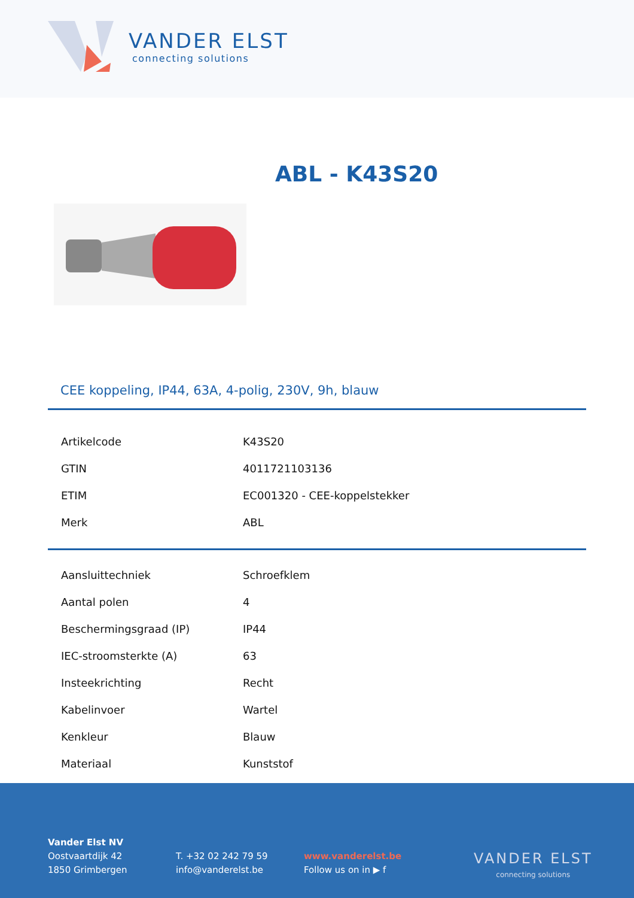VANDER ELST
connecting solutions
ABL - K43S20
CEE koppeling, IP44, 63A, 4-polig, 230V, 9h, blauw
| Artikelcode | K43S20 |
| GTIN | 4011721103136 |
| ETIM | EC001320 - CEE-koppelstekker |
| Merk | ABL |
| Aansluittechniek | Schroefklem |
| Aantal polen | 4 |
| Beschermingsgraad (IP) | IP44 |
| IEC-stroomsterkte (A) | 63 |
| Insteekrichting | Recht |
| Kabelinvoer | Wartel |
| Kenkleur | Blauw |
| Materiaal | Kunststof |
Vander Elst NV
Oostvaartdijk 42
1850 Grimbergen
T. +32 02 242 79 59
info@vanderelst.be
www.vanderelst.be
Follow us on in ▶ f
VANDER ELST
connecting solutions